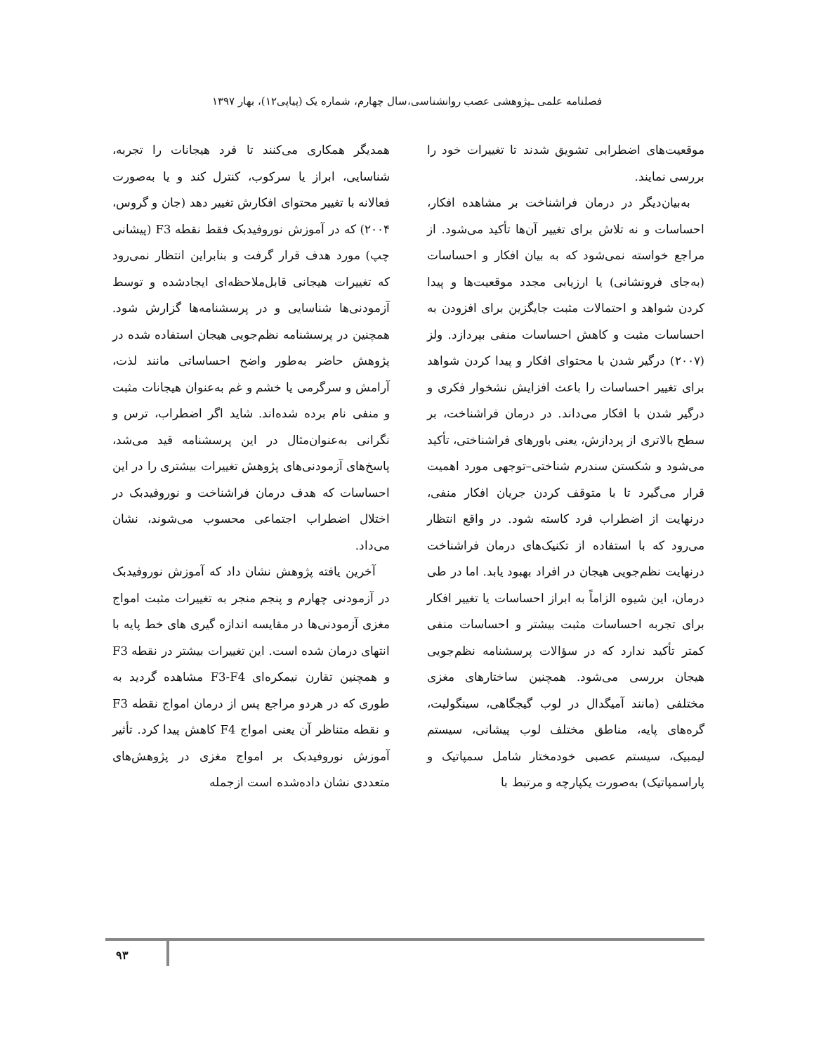فصلنامه علمی ـپژوهشی عصب روانشناسی،سال چهارم، شماره یک (پیاپی۱۲)، بهار ۱۳۹۷
موقعیت‌های اضطرابی تشویق شدند تا تغییرات خود را بررسی نمایند.
به‌بیان‌دیگر در درمان فراشناخت بر مشاهده افکار، احساسات و نه تلاش برای تغییر آن‌ها تأکید می‌شود. از مراجع خواسته نمی‌شود که به بیان افکار و احساسات (به‌جای فرونشانی) یا ارزیابی مجدد موقعیت‌ها و پیدا کردن شواهد و احتمالات مثبت جایگزین برای افزودن به احساسات مثبت و کاهش احساسات منفی بپردازد. ولز (۲۰۰۷) درگیر شدن با محتوای افکار و پیدا کردن شواهد برای تغییر احساسات را باعث افزایش نشخوار فکری و درگیر شدن با افکار می‌داند. در درمان فراشناخت، بر سطح بالاتری از پردازش، یعنی باورهای فراشناختی، تأکید می‌شود و شکستن سندرم شناختی–توجهی مورد اهمیت قرار می‌گیرد تا با متوقف کردن جریان افکار منفی، درنهایت از اضطراب فرد کاسته شود. در واقع انتظار می‌رود که با استفاده از تکنیک‌های درمان فراشناخت درنهایت نظم‌جویی هیجان در افراد بهبود یابد. اما در طی درمان، این شیوه الزاماً به ابراز احساسات یا تغییر افکار برای تجربه احساسات مثبت بیشتر و احساسات منفی کمتر تأکید ندارد که در سؤالات پرسشنامه نظم‌جویی هیجان بررسی می‌شود. همچنین ساختارهای مغزی مختلفی (مانند آمیگدال در لوب گیجگاهی، سینگولیت، گره‌های پایه، مناطق مختلف لوب پیشانی، سیستم لیمبیک، سیستم عصبی خودمختار شامل سمپاتیک و پاراسمپاتیک) به‌صورت یکپارچه و مرتبط با
همدیگر همکاری می‌کنند تا فرد هیجانات را تجربه، شناسایی، ابراز یا سرکوب، کنترل کند و یا به‌صورت فعالانه با تغییر محتوای افکارش تغییر دهد (جان و گروس، ۲۰۰۴) که در آموزش نوروفیدبک فقط نقطه F3 (پیشانی چپ) مورد هدف قرار گرفت و بنابراین انتظار نمی‌رود که تغییرات هیجانی قابل‌ملاحظه‌ای ایجادشده و توسط آزمودنی‌ها شناسایی و در پرسشنامه‌ها گزارش شود. همچنین در پرسشنامه نظم‌جویی هیجان استفاده شده در پژوهش حاضر به‌طور واضح احساساتی مانند لذت، آرامش و سرگرمی یا خشم و غم به‌عنوان هیجانات مثبت و منفی نام برده شده‌اند. شاید اگر اضطراب، ترس و نگرانی به‌عنوان‌مثال در این پرسشنامه قید می‌شد، پاسخ‌های آزمودنی‌های پژوهش تغییرات بیشتری را در این احساسات که هدف درمان فراشناخت و نوروفیدبک در اختلال اضطراب اجتماعی محسوب می‌شوند، نشان می‌داد.
آخرین یافته پژوهش نشان داد که آموزش نوروفیدبک در آزمودنی چهارم و پنجم منجر به تغییرات مثبت امواج مغزی آزمودنی‌ها در مقایسه اندازه گیری های خط پایه با انتهای درمان شده است. این تغییرات بیشتر در نقطه F3 و همچنین تقارن نیمکره‌ای F3-F4 مشاهده گردید به طوری که در هردو مراجع پس از درمان امواج نقطه F3 و نقطه متناظر آن یعنی امواج F4 کاهش پیدا کرد. تأثیر آموزش نوروفیدبک بر امواج مغزی در پژوهش‌های متعددی نشان داده‌شده است ازجمله
۹۳